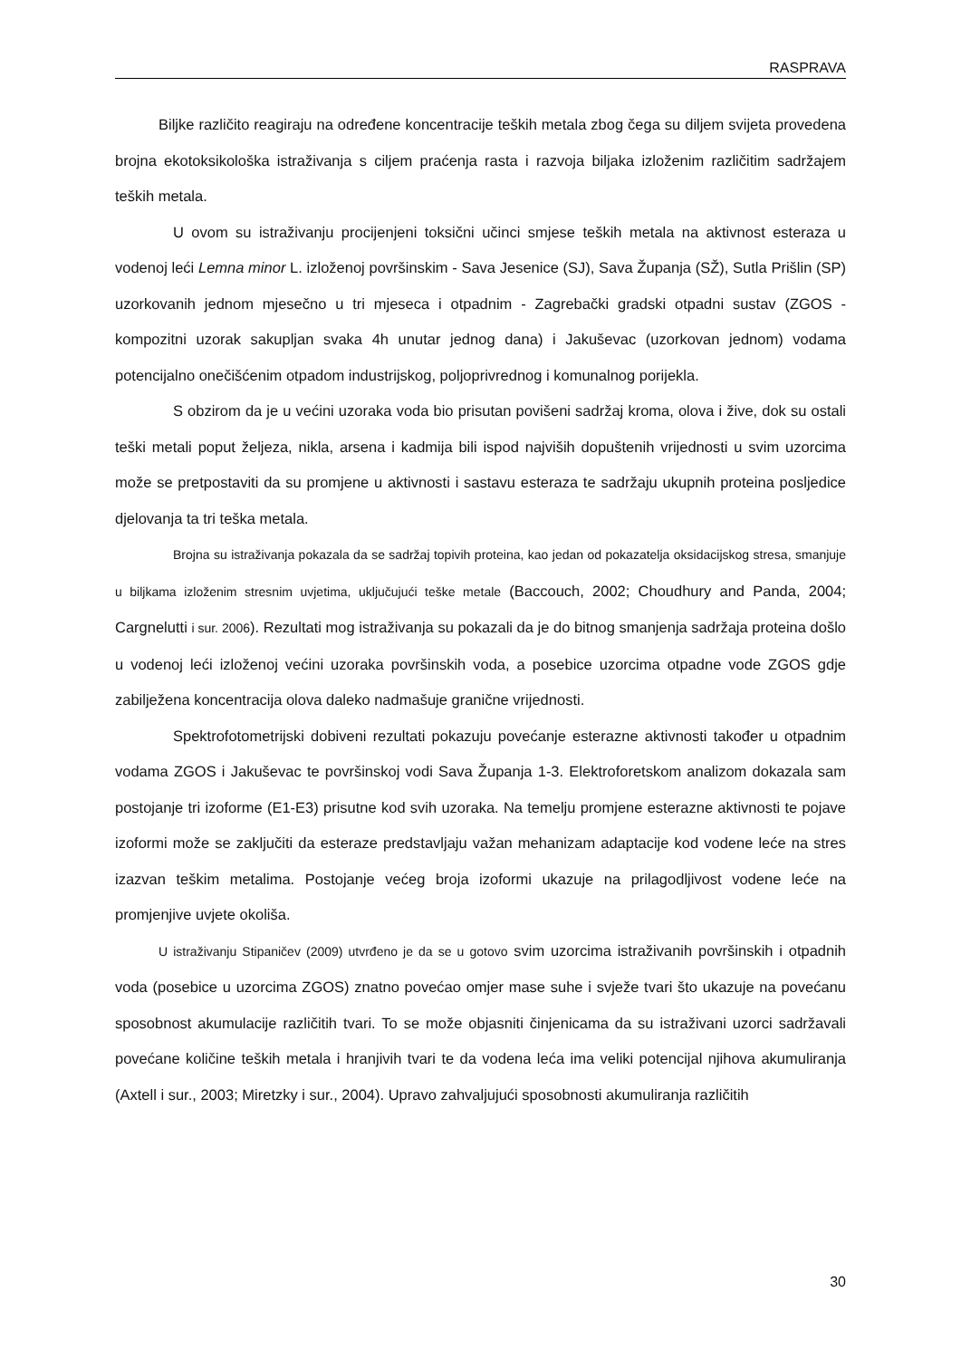RASPRAVA
Biljke različito reagiraju na određene koncentracije teških metala zbog čega su diljem svijeta provedena brojna ekotoksikološka istraživanja s ciljem praćenja rasta i razvoja biljaka izloženim različitim sadržajem teških metala.
U ovom su istraživanju procijenjeni toksični učinci smjese teških metala na aktivnost esteraza u vodenoj leći Lemna minor L. izloženoj površinskim - Sava Jesenice (SJ), Sava Županja (SŽ), Sutla Prišlin (SP) uzorkovanih jednom mjesečno u tri mjeseca i otpadnim - Zagrebački gradski otpadni sustav (ZGOS - kompozitni uzorak sakupljan svaka 4h unutar jednog dana) i Jakuševac (uzorkovan jednom) vodama potencijalno onečišćenim otpadom industrijskog, poljoprivrednog i komunalnog porijekla.
S obzirom da je u većini uzoraka voda bio prisutan povišeni sadržaj kroma, olova i žive, dok su ostali teški metali poput željeza, nikla, arsena i kadmija bili ispod najviših dopuštenih vrijednosti u svim uzorcima može se pretpostaviti da su promjene u aktivnosti i sastavu esteraza te sadržaju ukupnih proteina posljedice djelovanja ta tri teška metala.
Brojna su istraživanja pokazala da se sadržaj topivih proteina, kao jedan od pokazatelja oksidacijskog stresa, smanjuje u biljkama izloženim stresnim uvjetima, uključujući teške metale (Baccouch, 2002; Choudhury and Panda, 2004; Cargnelutti i sur. 2006). Rezultati mog istraživanja su pokazali da je do bitnog smanjenja sadržaja proteina došlo u vodenoj leći izloženoj većini uzoraka površinskih voda, a posebice uzorcima otpadne vode ZGOS gdje zabilježena koncentracija olova daleko nadmašuje granične vrijednosti.
Spektrofotometrijski dobiveni rezultati pokazuju povećanje esterazne aktivnosti također u otpadnim vodama ZGOS i Jakuševac te površinskoj vodi Sava Županja 1-3. Elektroforetskom analizom dokazala sam postojanje tri izoforme (E1-E3) prisutne kod svih uzoraka. Na temelju promjene esterazne aktivnosti te pojave izoformi može se zaključiti da esteraze predstavljaju važan mehanizam adaptacije kod vodene leće na stres izazvan teškim metalima. Postojanje većeg broja izoformi ukazuje na prilagodljivost vodene leće na promjenjive uvjete okoliša.
U istraživanju Stipaničev (2009) utvrđeno je da se u gotovo svim uzorcima istraživanih površinskih i otpadnih voda (posebice u uzorcima ZGOS) znatno povećao omjer mase suhe i svježe tvari što ukazuje na povećanu sposobnost akumulacije različitih tvari. To se može objasniti činjenicama da su istraživani uzorci sadržavali povećane količine teških metala i hranjivih tvari te da vodena leća ima veliki potencijal njihova akumuliranja (Axtell i sur., 2003; Miretzky i sur., 2004). Upravo zahvaljujući sposobnosti akumuliranja različitih
30